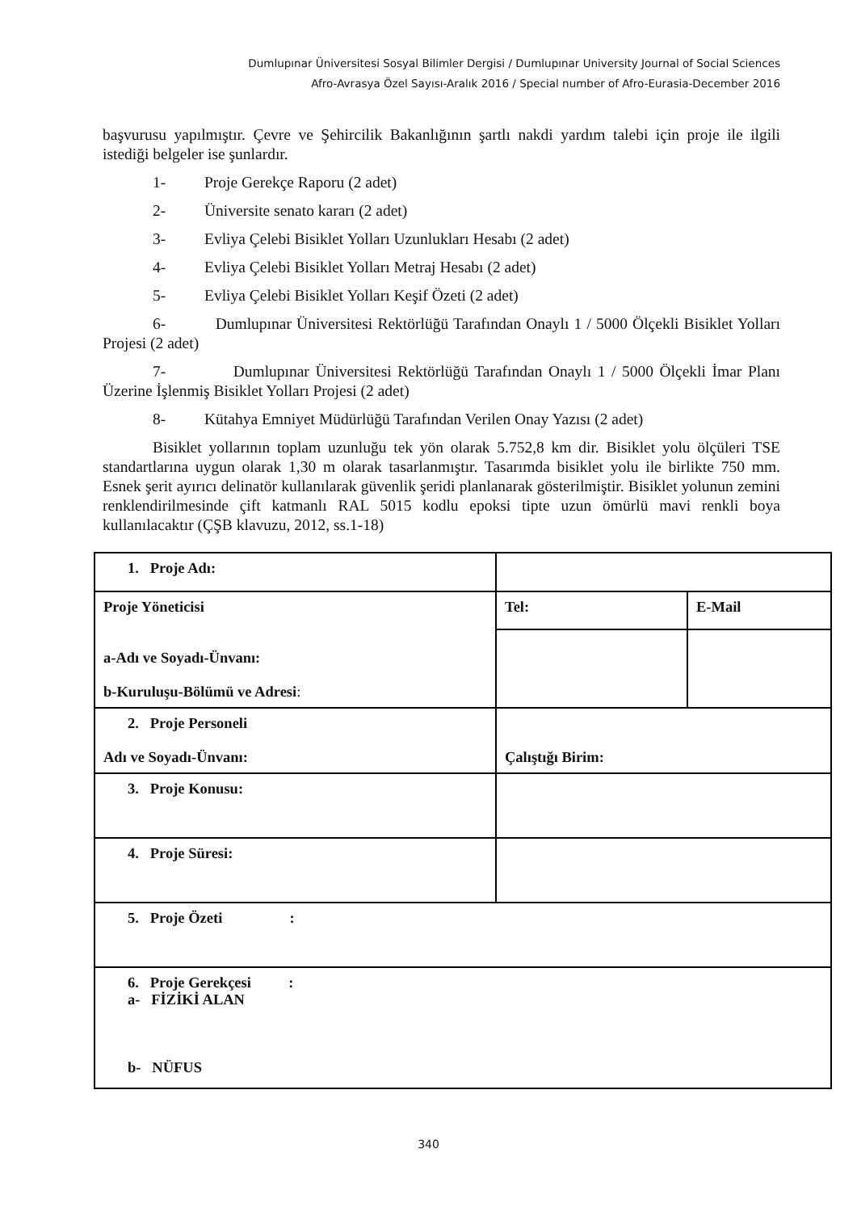Dumlupınar Üniversitesi Sosyal Bilimler Dergisi / Dumlupınar University Journal of Social Sciences
Afro-Avrasya Özel Sayısı-Aralık 2016 / Special number of Afro-Eurasia-December 2016
başvurusu yapılmıştır. Çevre ve Şehircilik Bakanlığının şartlı nakdi yardım talebi için proje ile ilgili istediği belgeler ise şunlardır.
1- Proje Gerekçe Raporu (2 adet)
2- Üniversite senato kararı (2 adet)
3- Evliya Çelebi Bisiklet Yolları Uzunlukları Hesabı (2 adet)
4- Evliya Çelebi Bisiklet Yolları Metraj Hesabı (2 adet)
5- Evliya Çelebi Bisiklet Yolları Keşif Özeti (2 adet)
6- Dumlupınar Üniversitesi Rektörlüğü Tarafından Onaylı 1 / 5000 Ölçekli Bisiklet Yolları Projesi (2 adet)
7- Dumlupınar Üniversitesi Rektörlüğü Tarafından Onaylı 1 / 5000 Ölçekli İmar Planı Üzerine İşlenmiş Bisiklet Yolları Projesi (2 adet)
8- Kütahya Emniyet Müdürlüğü Tarafından Verilen Onay Yazısı (2 adet)
Bisiklet yollarının toplam uzunluğu tek yön olarak 5.752,8 km dir. Bisiklet yolu ölçüleri TSE standartlarına uygun olarak 1,30 m olarak tasarlanmıştır. Tasarımda bisiklet yolu ile birlikte 750 mm. Esnek şerit ayırıcı delinatör kullanılarak güvenlik şeridi planlanarak gösterilmiştir. Bisiklet yolunun zemini renklendirilmesinde çift katmanlı RAL 5015 kodlu epoksi tipte uzun ömürlü mavi renkli boya kullanılacaktır (ÇŞB klavuzu, 2012, ss.1-18)
| 1. Proje Adı: | | |
| Proje Yöneticisi a-Adı ve Soyadı-Ünvanı: b-Kuruluşu-Bölümü ve Adresi : | Tel: | E-Mail |
| 2. Proje Personeli Adı ve Soyadı-Ünvanı: | Çalıştığı Birim: | |
| 3. Proje Konusu: | | |
| 4. Proje Süresi: | | |
| 5. Proje Özeti : | | |
| 6. Proje Gerekçesi : a- FİZİKİ ALAN b- NÜFUS | | |
340